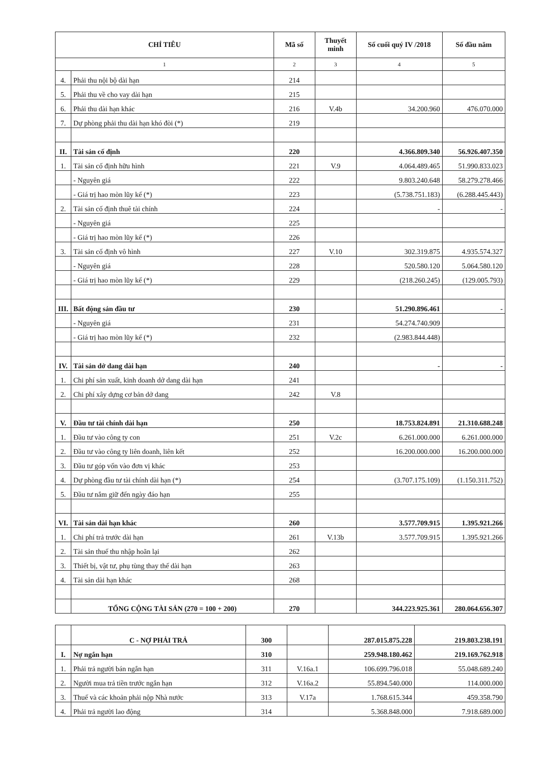| CHỈ TIÊU | | Mã số | Thuyết minh | Số cuối quý IV /2018 | Số đầu năm |
| --- | --- | --- | --- | --- | --- |
| 1 | | 2 | 3 | 4 | 5 |
| 4. | Phải thu nội bộ dài hạn | 214 | | | |
| 5. | Phải thu về cho vay dài hạn | 215 | | | |
| 6. | Phải thu dài hạn khác | 216 | V.4b | 34.200.960 | 476.070.000 |
| 7. | Dự phòng phải thu dài hạn khó đòi (*) | 219 | | | |
| II. | Tài sản cố định | 220 | | 4.366.809.340 | 56.926.407.350 |
| 1. | Tài sản cố định hữu hình | 221 | V.9 | 4.064.489.465 | 51.990.833.023 |
| | - Nguyên giá | 222 | | 9.803.240.648 | 58.279.278.466 |
| | - Giá trị hao mòn lũy kế (*) | 223 | | (5.738.751.183) | (6.288.445.443) |
| 2. | Tài sản cố định thuê tài chính | 224 | | - | - |
| | - Nguyên giá | 225 | | | |
| | - Giá trị hao mòn lũy kế (*) | 226 | | | |
| 3. | Tài sản cố định vô hình | 227 | V.10 | 302.319.875 | 4.935.574.327 |
| | - Nguyên giá | 228 | | 520.580.120 | 5.064.580.120 |
| | - Giá trị hao mòn lũy kế (*) | 229 | | (218.260.245) | (129.005.793) |
| III. | Bất động sản đầu tư | 230 | | 51.290.896.461 | - |
| | - Nguyên giá | 231 | | 54.274.740.909 | |
| | - Giá trị hao mòn lũy kế (*) | 232 | | (2.983.844.448) | |
| IV. | Tài sản dở dang dài hạn | 240 | | - | - |
| 1. | Chi phí sản xuất, kinh doanh dở dang dài hạn | 241 | | | |
| 2. | Chi phí xây dựng cơ bản dở dang | 242 | V.8 | | |
| V. | Đầu tư tài chính dài hạn | 250 | | 18.753.824.891 | 21.310.688.248 |
| 1. | Đầu tư vào công ty con | 251 | V.2c | 6.261.000.000 | 6.261.000.000 |
| 2. | Đầu tư vào công ty liên doanh, liên kết | 252 | | 16.200.000.000 | 16.200.000.000 |
| 3. | Đầu tư góp vốn vào đơn vị khác | 253 | | | |
| 4. | Dự phòng đầu tư tài chính dài hạn (*) | 254 | | (3.707.175.109) | (1.150.311.752) |
| 5. | Đầu tư nắm giữ đến ngày đáo hạn | 255 | | | |
| VI. | Tài sản dài hạn khác | 260 | | 3.577.709.915 | 1.395.921.266 |
| 1. | Chi phí trả trước dài hạn | 261 | V.13b | 3.577.709.915 | 1.395.921.266 |
| 2. | Tài sản thuế thu nhập hoãn lại | 262 | | | |
| 3. | Thiết bị, vật tư, phụ tùng thay thế dài hạn | 263 | | | |
| 4. | Tài sản dài hạn khác | 268 | | | |
| | TỔNG CỘNG TÀI SẢN (270 = 100 + 200) | 270 | | 344.223.925.361 | 280.064.656.307 |
| | C - NỢ PHẢI TRẢ | 300 | | 287.015.875.228 | 219.803.238.191 |
| I. | Nợ ngắn hạn | 310 | | 259.948.180.462 | 219.169.762.918 |
| 1. | Phải trả người bán ngắn hạn | 311 | V.16a.1 | 106.699.796.018 | 55.048.689.240 |
| 2. | Người mua trả tiền trước ngắn hạn | 312 | V.16a.2 | 55.894.540.000 | 114.000.000 |
| 3. | Thuế và các khoản phải nộp Nhà nước | 313 | V.17a | 1.768.615.344 | 459.358.790 |
| 4. | Phải trả người lao động | 314 | | 5.368.848.000 | 7.918.689.000 |